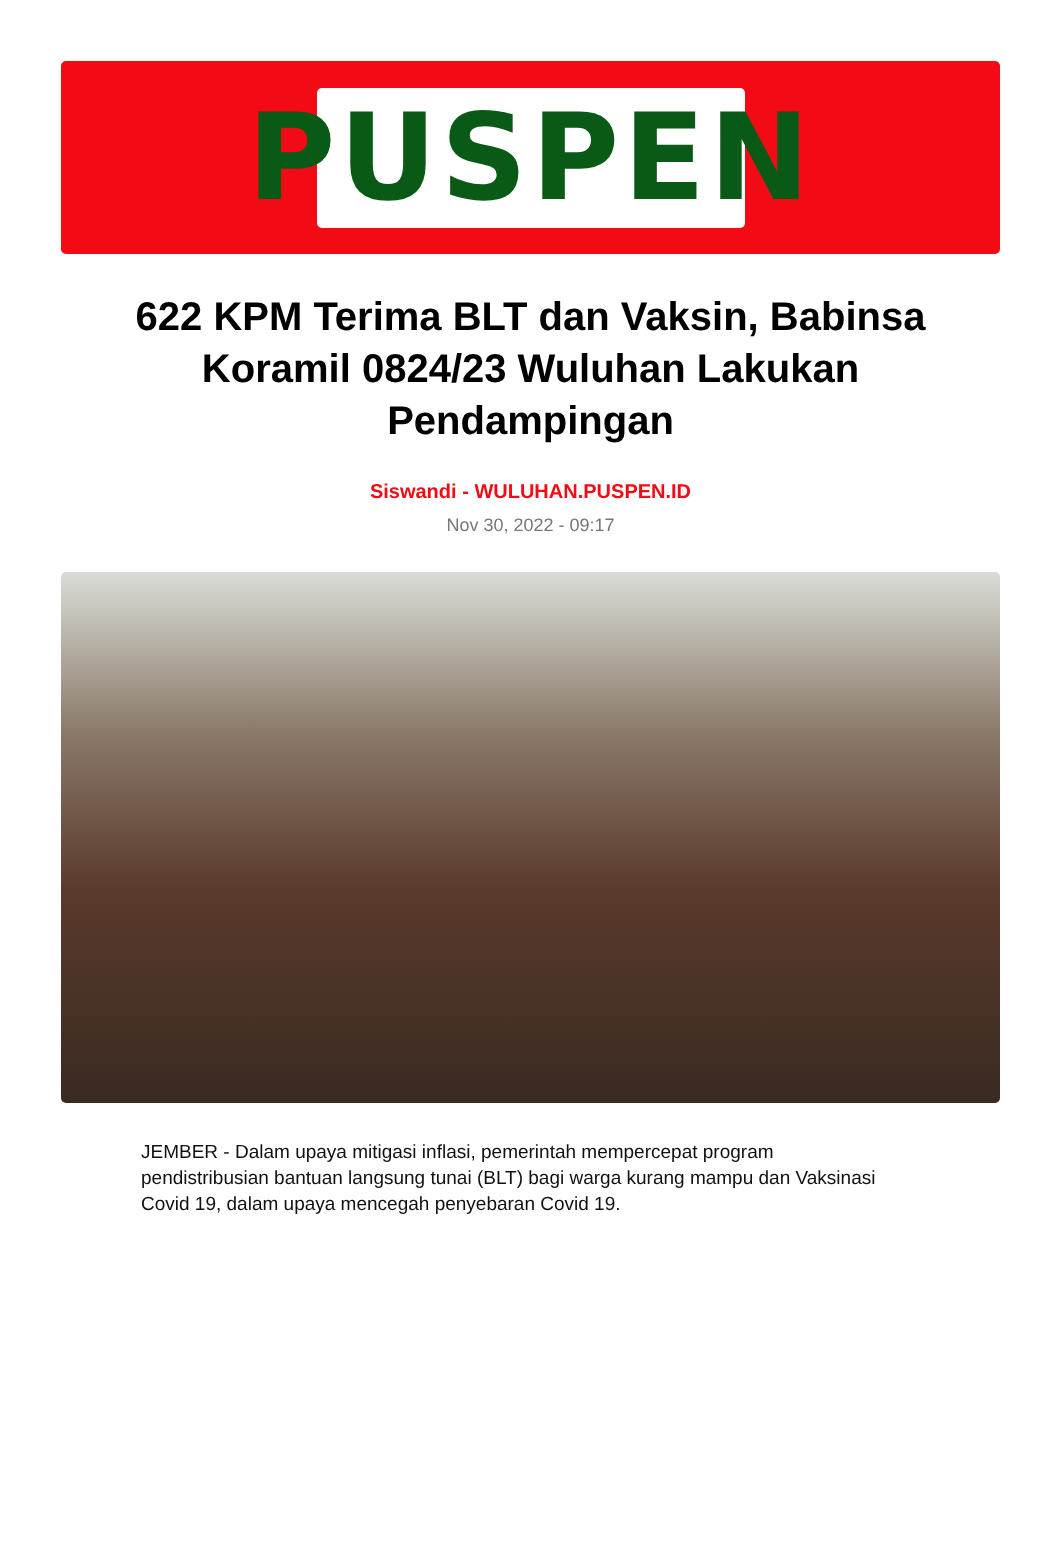PUSPEN
622 KPM Terima BLT dan Vaksin, Babinsa Koramil 0824/23 Wuluhan Lakukan Pendampingan
Siswandi - WULUHAN.PUSPEN.ID
Nov 30, 2022 - 09:17
JEMBER - Dalam upaya mitigasi inflasi, pemerintah mempercepat program pendistribusian bantuan langsung tunai (BLT) bagi warga kurang mampu dan Vaksinasi Covid 19, dalam upaya mencegah penyebaran Covid 19.